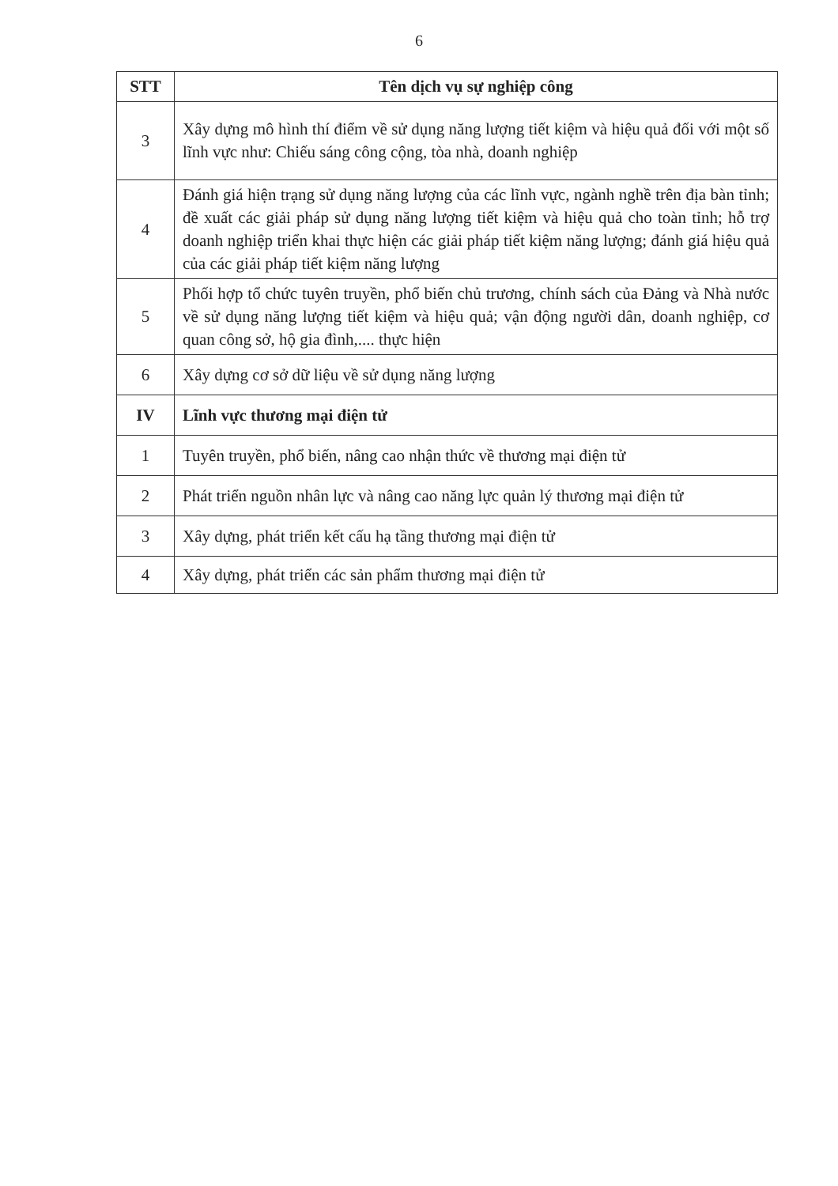6
| STT | Tên dịch vụ sự nghiệp công |
| --- | --- |
| 3 | Xây dựng mô hình thí điểm về sử dụng năng lượng tiết kiệm và hiệu quả đối với một số lĩnh vực như: Chiếu sáng công cộng, tòa nhà, doanh nghiệp |
| 4 | Đánh giá hiện trạng sử dụng năng lượng của các lĩnh vực, ngành nghề trên địa bàn tỉnh; đề xuất các giải pháp sử dụng năng lượng tiết kiệm và hiệu quả cho toàn tỉnh; hỗ trợ doanh nghiệp triển khai thực hiện các giải pháp tiết kiệm năng lượng; đánh giá hiệu quả của các giải pháp tiết kiệm năng lượng |
| 5 | Phối hợp tổ chức tuyên truyền, phổ biến chủ trương, chính sách của Đảng và Nhà nước về sử dụng năng lượng tiết kiệm và hiệu quả; vận động người dân, doanh nghiệp, cơ quan công sở, hộ gia đình,.... thực hiện |
| 6 | Xây dựng cơ sở dữ liệu về sử dụng năng lượng |
| IV | Lĩnh vực thương mại điện tử |
| 1 | Tuyên truyền, phổ biến, nâng cao nhận thức về thương mại điện tử |
| 2 | Phát triển nguồn nhân lực và nâng cao năng lực quản lý thương mại điện tử |
| 3 | Xây dựng, phát triển kết cấu hạ tầng thương mại điện tử |
| 4 | Xây dựng, phát triển các sản phẩm thương mại điện tử |